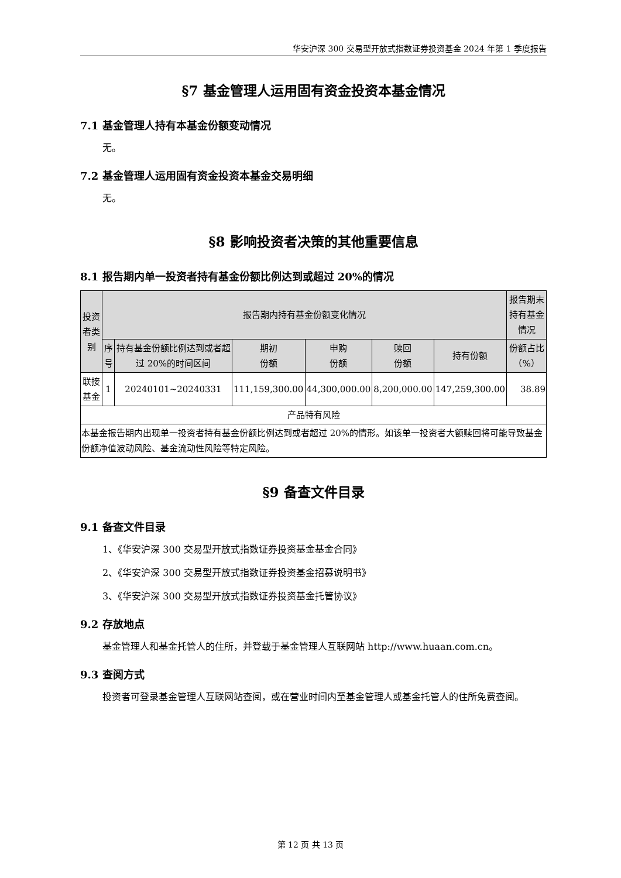华安沪深 300 交易型开放式指数证券投资基金 2024 年第 1 季度报告
§7 基金管理人运用固有资金投资本基金情况
7.1 基金管理人持有本基金份额变动情况
无。
7.2 基金管理人运用固有资金投资本基金交易明细
无。
§8 影响投资者决策的其他重要信息
8.1 报告期内单一投资者持有基金份额比例达到或超过 20%的情况
| 投资者类别 | 报告期内持有基金份额变化情况 | | | | | | 报告期末持有基金情况 |
| --- | --- | --- | --- | --- | --- | --- | --- |
| | 序号 | 持有基金份额比例达到或者超过 20%的时间区间 | 期初 份额 | 申购 份额 | 赎回 份额 | 持有份额 | 份额占比（%） |
| 联接基金 | 1 | 20240101~20240331 | 111,159,300.00 | 44,300,000.00 | 8,200,000.00 | 147,259,300.00 | 38.89 |
| 产品特有风险 | | | | | | | |
| 本基金报告期内出现单一投资者持有基金份额比例达到或者超过 20%的情形。如该单一投资者大额赎回将可能导致基金份额净值波动风险、基金流动性风险等特定风险。 | | | | | | | |
§9 备查文件目录
9.1 备查文件目录
1、《华安沪深 300 交易型开放式指数证券投资基金基金合同》
2、《华安沪深 300 交易型开放式指数证券投资基金招募说明书》
3、《华安沪深 300 交易型开放式指数证券投资基金托管协议》
9.2 存放地点
基金管理人和基金托管人的住所，并登载于基金管理人互联网站 http://www.huaan.com.cn。
9.3 查阅方式
投资者可登录基金管理人互联网站查阅，或在营业时间内至基金管理人或基金托管人的住所免费查阅。
第 12 页 共 13 页